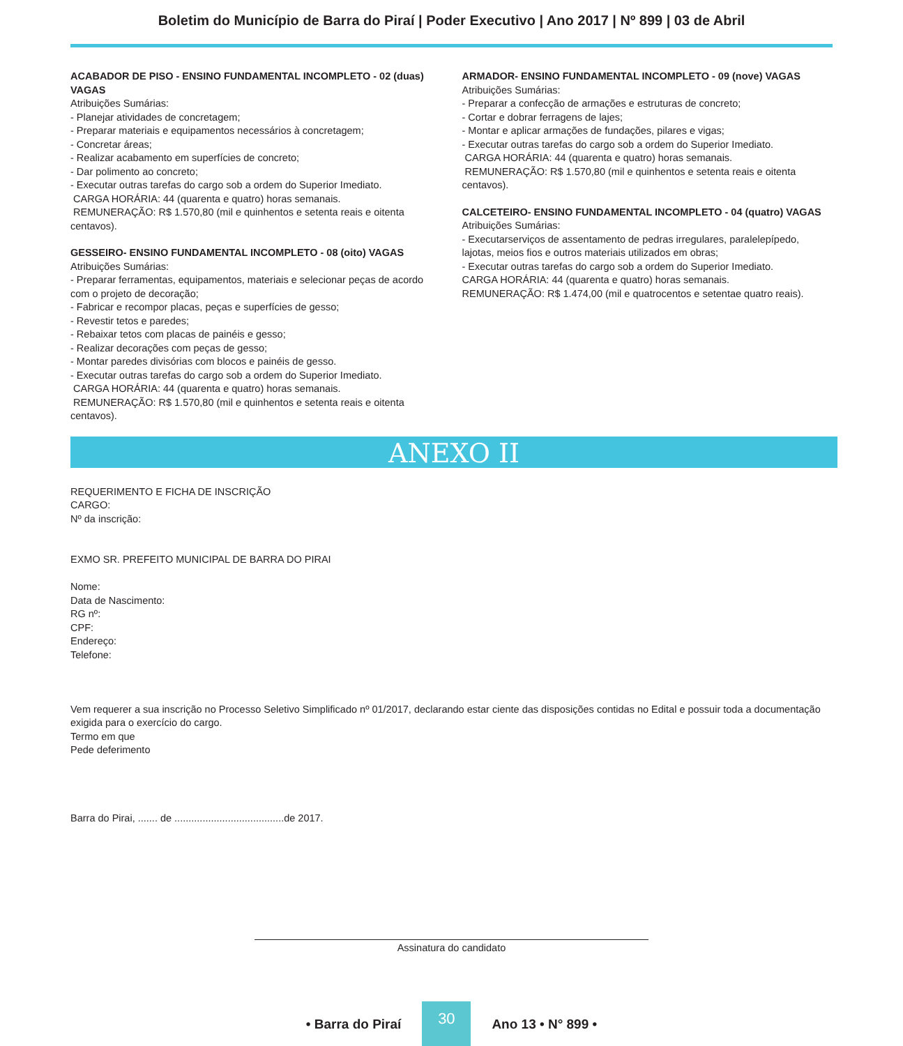Boletim do Município de Barra do Piraí | Poder Executivo | Ano 2017 | Nº 899 | 03 de Abril
ACABADOR DE PISO - ENSINO FUNDAMENTAL INCOMPLETO - 02 (duas) VAGAS
Atribuições Sumárias:
- Planejar atividades de concretagem;
- Preparar materiais e equipamentos necessários à concretagem;
- Concretar áreas;
- Realizar acabamento em superfícies de concreto;
- Dar polimento ao concreto;
- Executar outras tarefas do cargo sob a ordem do Superior Imediato.
CARGA HORÁRIA: 44 (quarenta e quatro) horas semanais.
REMUNERAÇÃO: R$ 1.570,80 (mil e quinhentos e setenta reais e oitenta centavos).
GESSEIRO- ENSINO FUNDAMENTAL INCOMPLETO - 08 (oito) VAGAS
Atribuições Sumárias:
- Preparar ferramentas, equipamentos, materiais e selecionar peças de acordo com o projeto de decoração;
- Fabricar e recompor placas, peças e superfícies de gesso;
- Revestir tetos e paredes;
- Rebaixar tetos com placas de painéis e gesso;
- Realizar decorações com peças de gesso;
- Montar paredes divisórias com blocos e painéis de gesso.
- Executar outras tarefas do cargo sob a ordem do Superior Imediato.
CARGA HORÁRIA: 44 (quarenta e quatro) horas semanais.
REMUNERAÇÃO: R$ 1.570,80 (mil e quinhentos e setenta reais e oitenta centavos).
ARMADOR- ENSINO FUNDAMENTAL INCOMPLETO - 09 (nove) VAGAS
Atribuições Sumárias:
- Preparar a confecção de armações e estruturas de concreto;
- Cortar e dobrar ferragens de lajes;
- Montar e aplicar armações de fundações, pilares e vigas;
- Executar outras tarefas do cargo sob a ordem do Superior Imediato.
CARGA HORÁRIA: 44 (quarenta e quatro) horas semanais.
REMUNERAÇÃO: R$ 1.570,80 (mil e quinhentos e setenta reais e oitenta centavos).
CALCETEIRO- ENSINO FUNDAMENTAL INCOMPLETO - 04 (quatro) VAGAS
Atribuições Sumárias:
- Executarserviços de assentamento de pedras irregulares, paralelepípedo, lajotas, meios fios e outros materiais utilizados em obras;
- Executar outras tarefas do cargo sob a ordem do Superior Imediato.
CARGA HORÁRIA: 44 (quarenta e quatro) horas semanais.
REMUNERAÇÃO: R$ 1.474,00 (mil e quatrocentos e setentae quatro reais).
ANEXO II
REQUERIMENTO E FICHA DE INSCRIÇÃO
CARGO:
Nº da inscrição:
EXMO SR. PREFEITO MUNICIPAL DE BARRA DO PIRAI
Nome:
Data de Nascimento:
RG nº:
CPF:
Endereço:
Telefone:
Vem requerer a sua inscrição no Processo Seletivo Simplificado nº 01/2017, declarando estar ciente das disposições contidas no Edital e possuir toda a documentação exigida para o exercício do cargo.
Termo em que
Pede deferimento
Barra do Pirai, ....... de .......................................de 2017.
Assinatura do candidato
• Barra do Piraí
30
Ano 13 • N° 899 •